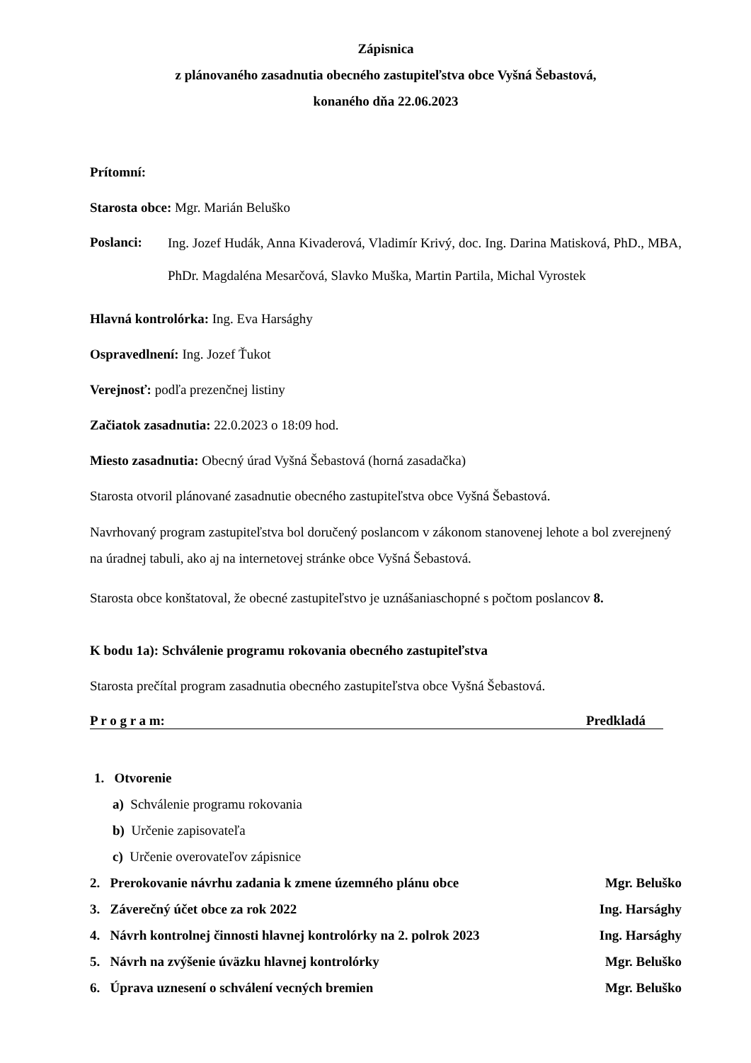Zápisnica
z plánovaného zasadnutia obecného zastupiteľstva obce Vyšná Šebastová,
konaného dňa 22.06.2023
Prítomní:
Starosta obce: Mgr. Marián Beluško
Poslanci:
Ing. Jozef Hudák, Anna Kivaderová, Vladimír Krivý, doc. Ing. Darina Matisková, PhD., MBA, PhDr. Magdaléna Mesarčová, Slavko Muška, Martin Partila, Michal Vyrostek
Hlavná kontrolórka: Ing. Eva Harsághy
Ospravedlnení: Ing. Jozef Ťukot
Verejnosť: podľa prezenčnej listiny
Začiatok zasadnutia: 22.0.2023 o 18:09 hod.
Miesto zasadnutia: Obecný úrad Vyšná Šebastová (horná zasadačka)
Starosta otvoril plánované zasadnutie obecného zastupiteľstva obce Vyšná Šebastová.
Navrhovaný program zastupiteľstva bol doručený poslancom v zákonom stanovenej lehote a bol zverejnený na úradnej tabuli, ako aj na internetovej stránke obce Vyšná Šebastová.
Starosta obce konštatoval, že obecné zastupiteľstvo je uznášaniaschopné s počtom poslancov 8.
K bodu 1a): Schválenie programu rokovania obecného zastupiteľstva
Starosta prečítal program zasadnutia obecného zastupiteľstva obce Vyšná Šebastová.
P r o g r a m: Predkladá
1. Otvorenie
a) Schválenie programu rokovania
b) Určenie zapisovateľa
c) Určenie overovateľov zápisnice
2. Prerokovanie návrhu zadania k zmene územného plánu obce Mgr. Beluško
3. Záverečný účet obce za rok 2022 Ing. Harsághy
4. Návrh kontrolnej činnosti hlavnej kontrolórky na 2. polrok 2023 Ing. Harsághy
5. Návrh na zvýšenie úväzku hlavnej kontrolórky Mgr. Beluško
6. Úprava uznesení o schválení vecných bremien Mgr. Beluško